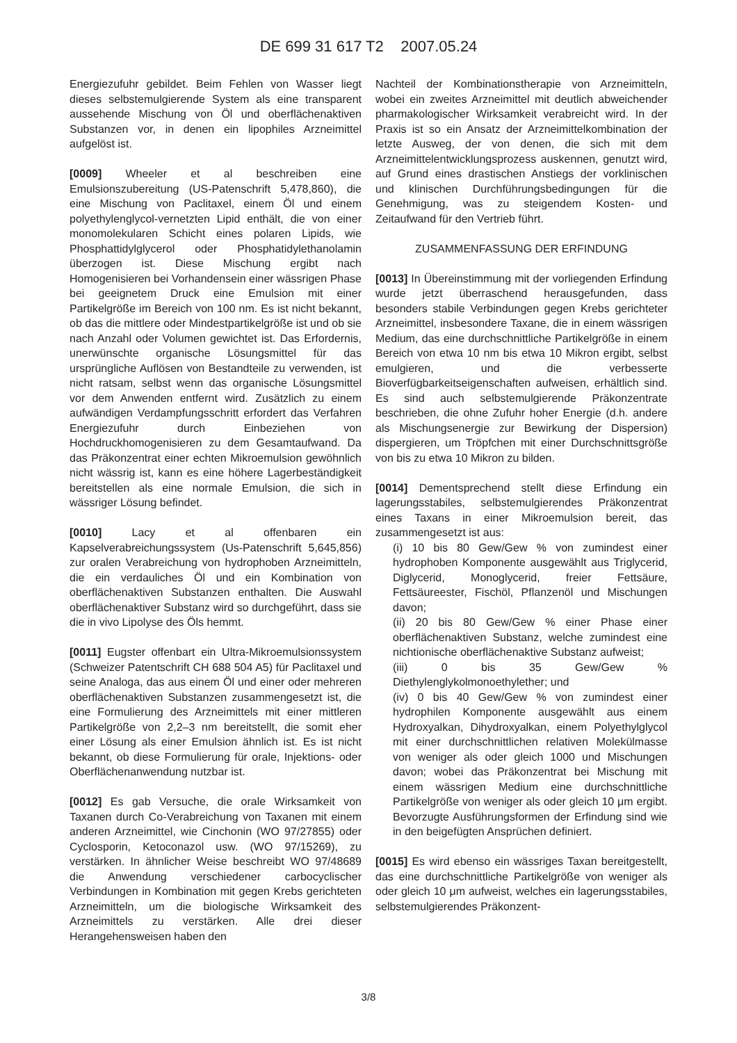DE 699 31 617 T2 2007.05.24
Energiezufuhr gebildet. Beim Fehlen von Wasser liegt dieses selbstemulgierende System als eine transparent aussehende Mischung von Öl und oberflächenaktiven Substanzen vor, in denen ein lipophiles Arzneimittel aufgelöst ist.
[0009] Wheeler et al beschreiben eine Emulsionszubereitung (US-Patenschrift 5,478,860), die eine Mischung von Paclitaxel, einem Öl und einem polyethylenglycol-vernetzten Lipid enthält, die von einer monomolekularen Schicht eines polaren Lipids, wie Phosphattidylglycerol oder Phosphatidylethanolamin überzogen ist. Diese Mischung ergibt nach Homogenisieren bei Vorhandensein einer wässrigen Phase bei geeignetem Druck eine Emulsion mit einer Partikelgröße im Bereich von 100 nm. Es ist nicht bekannt, ob das die mittlere oder Mindestpartikelgröße ist und ob sie nach Anzahl oder Volumen gewichtet ist. Das Erfordernis, unerwünschte organische Lösungsmittel für das ursprüngliche Auflösen von Bestandteile zu verwenden, ist nicht ratsam, selbst wenn das organische Lösungsmittel vor dem Anwenden entfernt wird. Zusätzlich zu einem aufwändigen Verdampfungsschritt erfordert das Verfahren Energiezufuhr durch Einbeziehen von Hochdruckhomogenisieren zu dem Gesamtaufwand. Da das Präkonzentrat einer echten Mikroemulsion gewöhnlich nicht wässrig ist, kann es eine höhere Lagerbeständigkeit bereitstellen als eine normale Emulsion, die sich in wässriger Lösung befindet.
[0010] Lacy et al offenbaren ein Kapselverabreichungssystem (Us-Patenschrift 5,645,856) zur oralen Verabreichung von hydrophoben Arzneimitteln, die ein verdauliches Öl und ein Kombination von oberflächenaktiven Substanzen enthalten. Die Auswahl oberflächenaktiver Substanz wird so durchgeführt, dass sie die in vivo Lipolyse des Öls hemmt.
[0011] Eugster offenbart ein Ultra-Mikroemulsionssystem (Schweizer Patentschrift CH 688 504 A5) für Paclitaxel und seine Analoga, das aus einem Öl und einer oder mehreren oberflächenaktiven Substanzen zusammengesetzt ist, die eine Formulierung des Arzneimittels mit einer mittleren Partikelgröße von 2,2–3 nm bereitstellt, die somit eher einer Lösung als einer Emulsion ähnlich ist. Es ist nicht bekannt, ob diese Formulierung für orale, Injektions- oder Oberflächenanwendung nutzbar ist.
[0012] Es gab Versuche, die orale Wirksamkeit von Taxanen durch Co-Verabreichung von Taxanen mit einem anderen Arzneimittel, wie Cinchonin (WO 97/27855) oder Cyclosporin, Ketoconazol usw. (WO 97/15269), zu verstärken. In ähnlicher Weise beschreibt WO 97/48689 die Anwendung verschiedener carbocyclischer Verbindungen in Kombination mit gegen Krebs gerichteten Arzneimitteln, um die biologische Wirksamkeit des Arzneimittels zu verstärken. Alle drei dieser Herangehensweisen haben den
Nachteil der Kombinationstherapie von Arzneimitteln, wobei ein zweites Arzneimittel mit deutlich abweichender pharmakologischer Wirksamkeit verabreicht wird. In der Praxis ist so ein Ansatz der Arzneimittelkombination der letzte Ausweg, der von denen, die sich mit dem Arzneimittelentwicklungsprozess auskennen, genutzt wird, auf Grund eines drastischen Anstiegs der vorklinischen und klinischen Durchführungsbedingungen für die Genehmigung, was zu steigendem Kosten- und Zeitaufwand für den Vertrieb führt.
ZUSAMMENFASSUNG DER ERFINDUNG
[0013] In Übereinstimmung mit der vorliegenden Erfindung wurde jetzt überraschend herausgefunden, dass besonders stabile Verbindungen gegen Krebs gerichteter Arzneimittel, insbesondere Taxane, die in einem wässrigen Medium, das eine durchschnittliche Partikelgröße in einem Bereich von etwa 10 nm bis etwa 10 Mikron ergibt, selbst emulgieren, und die verbesserte Bioverfügbarkeitseigenschaften aufweisen, erhältlich sind. Es sind auch selbstemulgierende Präkonzentrate beschrieben, die ohne Zufuhr hoher Energie (d.h. andere als Mischungsenergie zur Bewirkung der Dispersion) dispergieren, um Tröpfchen mit einer Durchschnittsgröße von bis zu etwa 10 Mikron zu bilden.
[0014] Dementsprechend stellt diese Erfindung ein lagerungsstabiles, selbstemulgierendes Präkonzentrat eines Taxans in einer Mikroemulsion bereit, das zusammengesetzt ist aus:
(i) 10 bis 80 Gew/Gew % von zumindest einer hydrophoben Komponente ausgewählt aus Triglycerid, Diglycerid, Monoglycerid, freier Fettsäure, Fettsäureester, Fischöl, Pflanzenöl und Mischungen davon;
(ii) 20 bis 80 Gew/Gew % einer Phase einer oberflächenaktiven Substanz, welche zumindest eine nichtionische oberflächenaktive Substanz aufweist;
(iii) 0 bis 35 Gew/Gew % Diethylenglykolmonoethylether; und
(iv) 0 bis 40 Gew/Gew % von zumindest einer hydrophilen Komponente ausgewählt aus einem Hydroxyalkan, Dihydroxyalkan, einem Polyethylglycol mit einer durchschnittlichen relativen Molekülmasse von weniger als oder gleich 1000 und Mischungen davon; wobei das Präkonzentrat bei Mischung mit einem wässrigen Medium eine durchschnittliche Partikelgröße von weniger als oder gleich 10 μm ergibt. Bevorzugte Ausführungsformen der Erfindung sind wie in den beigefügten Ansprüchen definiert.
[0015] Es wird ebenso ein wässriges Taxan bereitgestellt, das eine durchschnittliche Partikelgröße von weniger als oder gleich 10 μm aufweist, welches ein lagerungsstabiles, selbstemulgierendes Präkonzent-
3/8